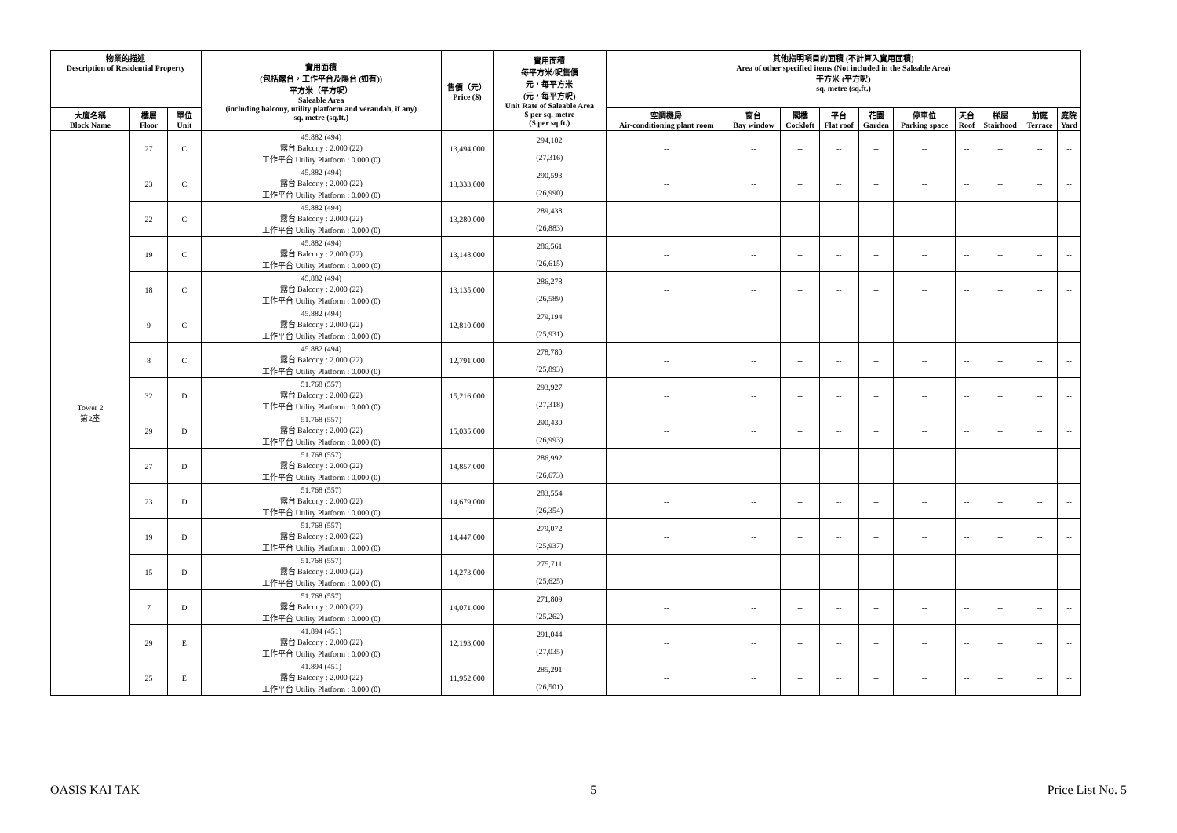| 物業的描述 Description of Residential Property | | | 實用面積 (包括露台，工作平台及陽台 (如有)) 平方米（平方呎） Saleable Area (including balcony, utility platform and verandah, if any) sq. metre (sq.ft.) | 售價（元） Price ($) | 實用面積 每平方米/呎售價 元，每平方米 (元，每平方呎) Unit Rate of Saleable Area $ per sq. metre ($ per sq.ft.) | 其他指明項目的面積 (不計算入實用面積) Area of other specified items (Not included in the Saleable Area) 平方米 (平方呎) sq. metre (sq.ft.) | | | | | | | | | |
| --- | --- | --- | --- | --- | --- | --- | --- | --- | --- | --- | --- | --- | --- | --- | --- |
| 大廈名稱 Block Name | 樓層 Floor | 單位 Unit | | | | 空調機房 Air-conditioning plant room | 窗台 Bay window | 閣樓 Cockloft | 平台 Flat roof | 花園 Garden | 停車位 Parking space | 天台 Roof | 梯屋 Stairhood | 前庭 Terrace | 庭院 Yard |
| Tower 2 第2座 | 27 | C | 45.882 (494) 露台 Balcony : 2.000 (22) 工作平台 Utility Platform : 0.000 (0) | 13,494,000 | 294,102 (27,316) | -- | -- | -- | -- | -- | -- | -- | -- | -- | -- |
| | 23 | C | 45.882 (494) 露台 Balcony : 2.000 (22) 工作平台 Utility Platform : 0.000 (0) | 13,333,000 | 290,593 (26,990) | -- | -- | -- | -- | -- | -- | -- | -- | -- | -- |
| | 22 | C | 45.882 (494) 露台 Balcony : 2.000 (22) 工作平台 Utility Platform : 0.000 (0) | 13,280,000 | 289,438 (26,883) | -- | -- | -- | -- | -- | -- | -- | -- | -- | -- |
| | 19 | C | 45.882 (494) 露台 Balcony : 2.000 (22) 工作平台 Utility Platform : 0.000 (0) | 13,148,000 | 286,561 (26,615) | -- | -- | -- | -- | -- | -- | -- | -- | -- | -- |
| | 18 | C | 45.882 (494) 露台 Balcony : 2.000 (22) 工作平台 Utility Platform : 0.000 (0) | 13,135,000 | 286,278 (26,589) | -- | -- | -- | -- | -- | -- | -- | -- | -- | -- |
| | 9 | C | 45.882 (494) 露台 Balcony : 2.000 (22) 工作平台 Utility Platform : 0.000 (0) | 12,810,000 | 279,194 (25,931) | -- | -- | -- | -- | -- | -- | -- | -- | -- | -- |
| | 8 | C | 45.882 (494) 露台 Balcony : 2.000 (22) 工作平台 Utility Platform : 0.000 (0) | 12,791,000 | 278,780 (25,893) | -- | -- | -- | -- | -- | -- | -- | -- | -- | -- |
| | 32 | D | 51.768 (557) 露台 Balcony : 2.000 (22) 工作平台 Utility Platform : 0.000 (0) | 15,216,000 | 293,927 (27,318) | -- | -- | -- | -- | -- | -- | -- | -- | -- | -- |
| | 29 | D | 51.768 (557) 露台 Balcony : 2.000 (22) 工作平台 Utility Platform : 0.000 (0) | 15,035,000 | 290,430 (26,993) | -- | -- | -- | -- | -- | -- | -- | -- | -- | -- |
| | 27 | D | 51.768 (557) 露台 Balcony : 2.000 (22) 工作平台 Utility Platform : 0.000 (0) | 14,857,000 | 286,992 (26,673) | -- | -- | -- | -- | -- | -- | -- | -- | -- | -- |
| | 23 | D | 51.768 (557) 露台 Balcony : 2.000 (22) 工作平台 Utility Platform : 0.000 (0) | 14,679,000 | 283,554 (26,354) | -- | -- | -- | -- | -- | -- | -- | -- | -- | -- |
| | 19 | D | 51.768 (557) 露台 Balcony : 2.000 (22) 工作平台 Utility Platform : 0.000 (0) | 14,447,000 | 279,072 (25,937) | -- | -- | -- | -- | -- | -- | -- | -- | -- | -- |
| | 15 | D | 51.768 (557) 露台 Balcony : 2.000 (22) 工作平台 Utility Platform : 0.000 (0) | 14,273,000 | 275,711 (25,625) | -- | -- | -- | -- | -- | -- | -- | -- | -- | -- |
| | 7 | D | 51.768 (557) 露台 Balcony : 2.000 (22) 工作平台 Utility Platform : 0.000 (0) | 14,071,000 | 271,809 (25,262) | -- | -- | -- | -- | -- | -- | -- | -- | -- | -- |
| | 29 | E | 41.894 (451) 露台 Balcony : 2.000 (22) 工作平台 Utility Platform : 0.000 (0) | 12,193,000 | 291,044 (27,035) | -- | -- | -- | -- | -- | -- | -- | -- | -- | -- |
| | 25 | E | 41.894 (451) 露台 Balcony : 2.000 (22) 工作平台 Utility Platform : 0.000 (0) | 11,952,000 | 285,291 (26,501) | -- | -- | -- | -- | -- | -- | -- | -- | -- | -- |
OASIS KAI TAK 5 Price List No. 5